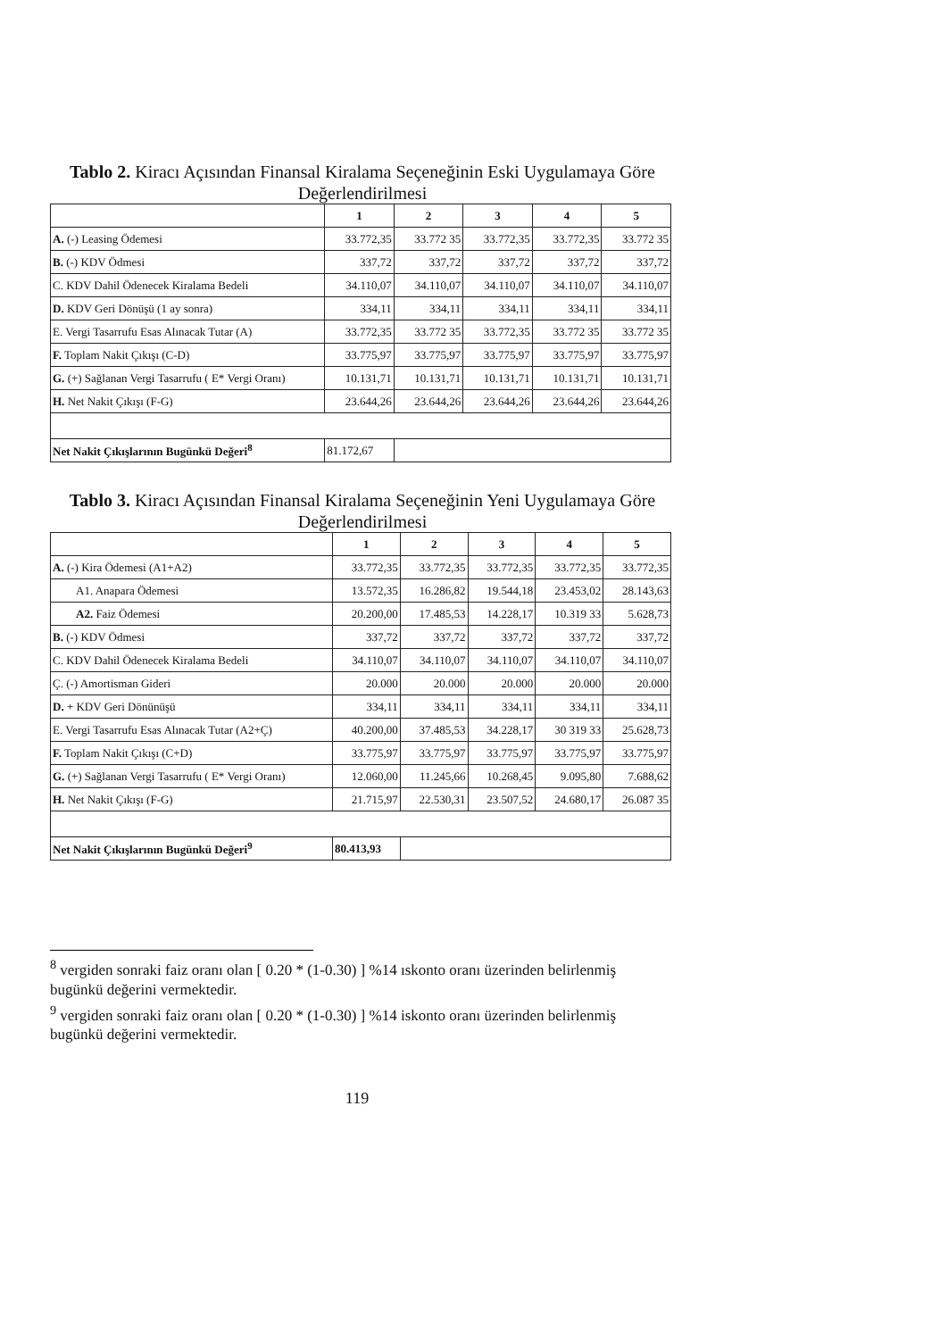Tablo 2. Kiracı Açısından Finansal Kiralama Seçeneğinin Eski Uygulamaya Göre Değerlendirilmesi
| | 1 | 2 | 3 | 4 | 5 |
| --- | --- | --- | --- | --- | --- |
| A. (-) Leasing Ödemesi | 33.772,35 | 33.772 35 | 33.772,35 | 33.772,35 | 33.772 35 |
| B. (-) KDV Ödmesi | 337,72 | 337,72 | 337,72 | 337,72 | 337,72 |
| C. KDV Dahil Ödenecek Kiralama Bedeli | 34.110,07 | 34.110,07 | 34.110,07 | 34.110,07 | 34.110,07 |
| D. KDV Geri Dönüşü (1 ay sonra) | 334,11 | 334,11 | 334,11 | 334,11 | 334,11 |
| E. Vergi Tasarrufu Esas Alınacak Tutar (A) | 33.772,35 | 33.772 35 | 33.772,35 | 33.772 35 | 33.772 35 |
| F. Toplam Nakit Çıkışı (C-D) | 33.775,97 | 33.775,97 | 33.775,97 | 33.775,97 | 33.775,97 |
| G. (+) Sağlanan Vergi Tasarrufu ( E* Vergi Oranı) | 10.131,71 | 10.131,71 | 10.131,71 | 10.131,71 | 10.131,71 |
| H. Net Nakit Çıkışı (F-G) | 23.644,26 | 23.644,26 | 23.644,26 | 23.644,26 | 23.644,26 |
| Net Nakit Çıkışlarının Bugünkü Değeri<sup>8</sup> | 81.172,67 | | | | |
Tablo 3. Kiracı Açısından Finansal Kiralama Seçeneğinin Yeni Uygulamaya Göre Değerlendirilmesi
| | 1 | 2 | 3 | 4 | 5 |
| --- | --- | --- | --- | --- | --- |
| A. (-) Kira Ödemesi (A1+A2) | 33.772,35 | 33.772,35 | 33.772,35 | 33.772,35 | 33.772,35 |
| A1. Anapara Ödemesi | 13.572,35 | 16.286,82 | 19.544,18 | 23.453,02 | 28.143,63 |
| A2. Faiz Ödemesi | 20.200,00 | 17.485,53 | 14.228,17 | 10.319 33 | 5.628,73 |
| B. (-) KDV Ödmesi | 337,72 | 337,72 | 337,72 | 337,72 | 337,72 |
| C. KDV Dahil Ödenecek Kiralama Bedeli | 34.110,07 | 34.110,07 | 34.110,07 | 34.110,07 | 34.110,07 |
| Ç. (-) Amortisman Gideri | 20.000 | 20.000 | 20.000 | 20.000 | 20.000 |
| D. + KDV Geri Dönünüşü | 334,11 | 334,11 | 334,11 | 334,11 | 334,11 |
| E. Vergi Tasarrufu Esas Alınacak Tutar (A2+Ç) | 40.200,00 | 37.485,53 | 34.228,17 | 30 319 33 | 25.628,73 |
| F. Toplam Nakit Çıkışı (C+D) | 33.775,97 | 33.775,97 | 33.775,97 | 33.775,97 | 33.775,97 |
| G. (+) Sağlanan Vergi Tasarrufu ( E* Vergi Oranı) | 12.060,00 | 11.245,66 | 10.268,45 | 9.095,80 | 7.688,62 |
| H. Net Nakit Çıkışı (F-G) | 21.715,97 | 22.530,31 | 23.507,52 | 24.680,17 | 26.087 35 |
| Net Nakit Çıkışlarının Bugünkü Değeri<sup>9</sup> | 80.413,93 | | | | |
<sup>8</sup> vergiden sonraki faiz oranı olan [ 0.20 * (1-0.30) ] %14 ıskonto oranı üzerinden belirlenmiş bugünkü değerini vermektedir.
<sup>9</sup> vergiden sonraki faiz oranı olan [ 0.20 * (1-0.30) ] %14 iskonto oranı üzerinden belirlenmiş bugünkü değerini vermektedir.
119